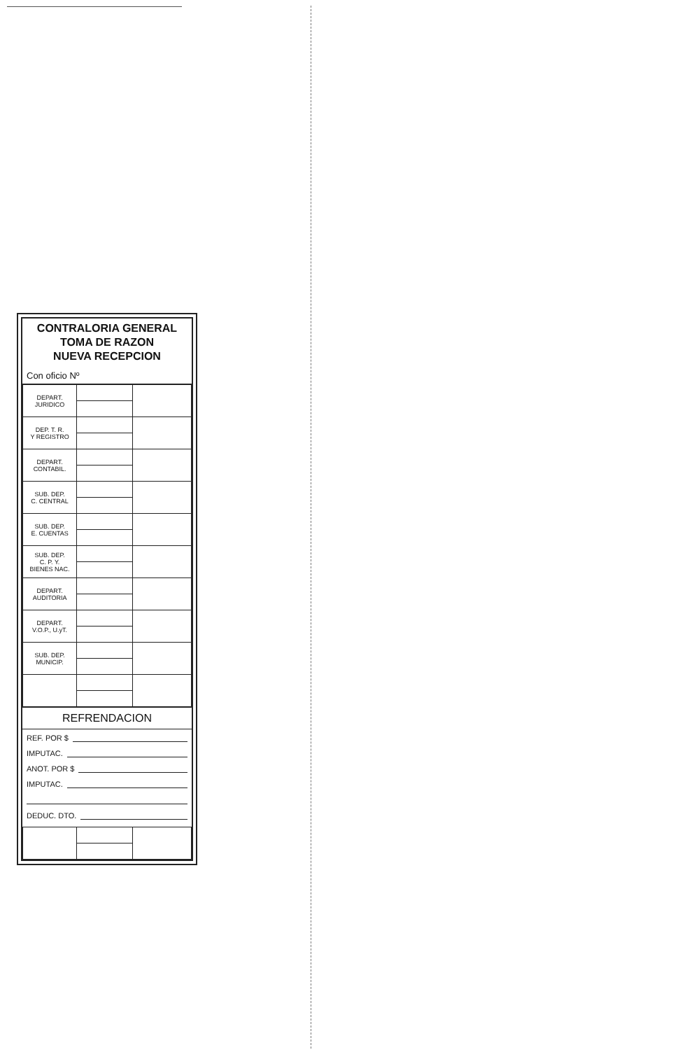CONTRALORIA GENERAL
TOMA DE RAZON
NUEVA RECEPCION
Con oficio Nº
| DEPART. JURIDICO | | |
| DEP. T. R. Y REGISTRO | | |
| DEPART. CONTABIL. | | |
| SUB. DEP. C. CENTRAL | | |
| SUB. DEP. E. CUENTAS | | |
| SUB. DEP. C. P. Y. BIENES NAC. | | |
| DEPART. AUDITORIA | | |
| DEPART. V.O.P., U.yT. | | |
| SUB. DEP. MUNICIP. | | |
REFRENDACION
REF. POR $
IMPUTAC.
ANOT. POR $
IMPUTAC.
DEDUC. DTO.